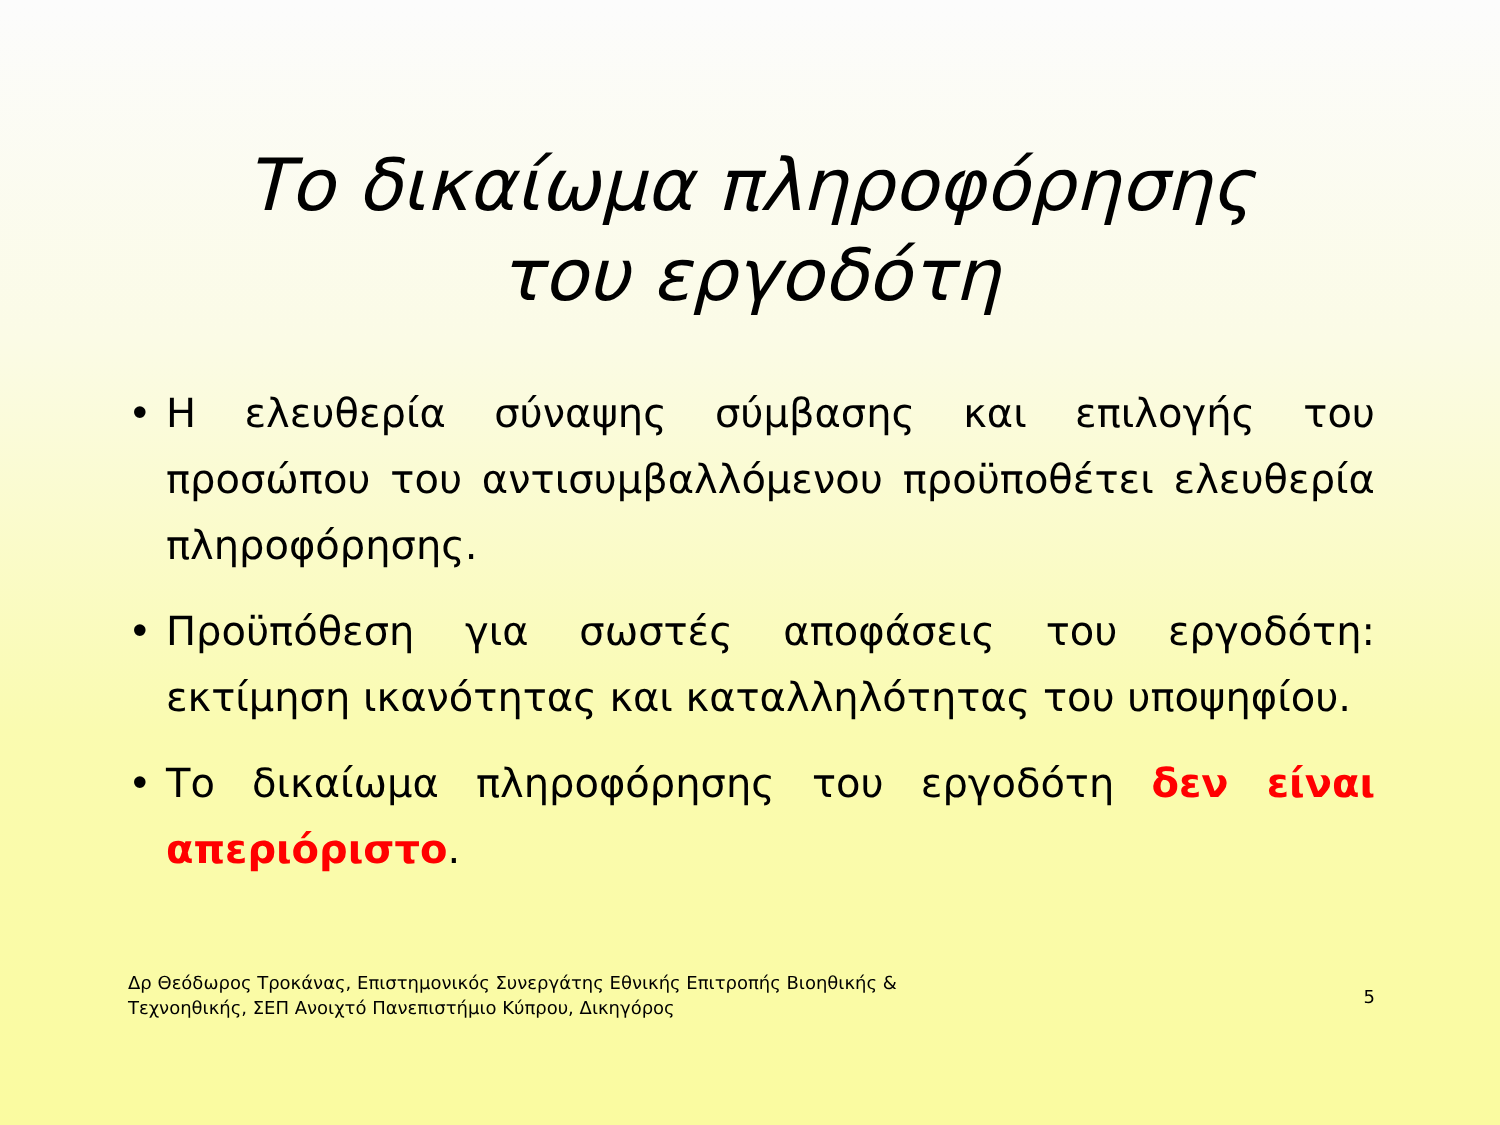Το δικαίωμα πληροφόρησης
του εργοδότη
• Η ελευθερία σύναψης σύμβασης και επιλογής του προσώπου του αντισυμβαλλόμενου προϋποθέτει ελευθερία πληροφόρησης.
• Προϋπόθεση για σωστές αποφάσεις του εργοδότη: εκτίμηση ικανότητας και καταλληλότητας του υποψηφίου.
• Το δικαίωμα πληροφόρησης του εργοδότη δεν είναι απεριόριστο.
Δρ Θεόδωρος Τροκάνας, Επιστημονικός Συνεργάτης Εθνικής Επιτροπής Βιοηθικής &
Τεχνοηθικής, ΣΕΠ Ανοιχτό Πανεπιστήμιο Κύπρου, Δικηγόρος
5